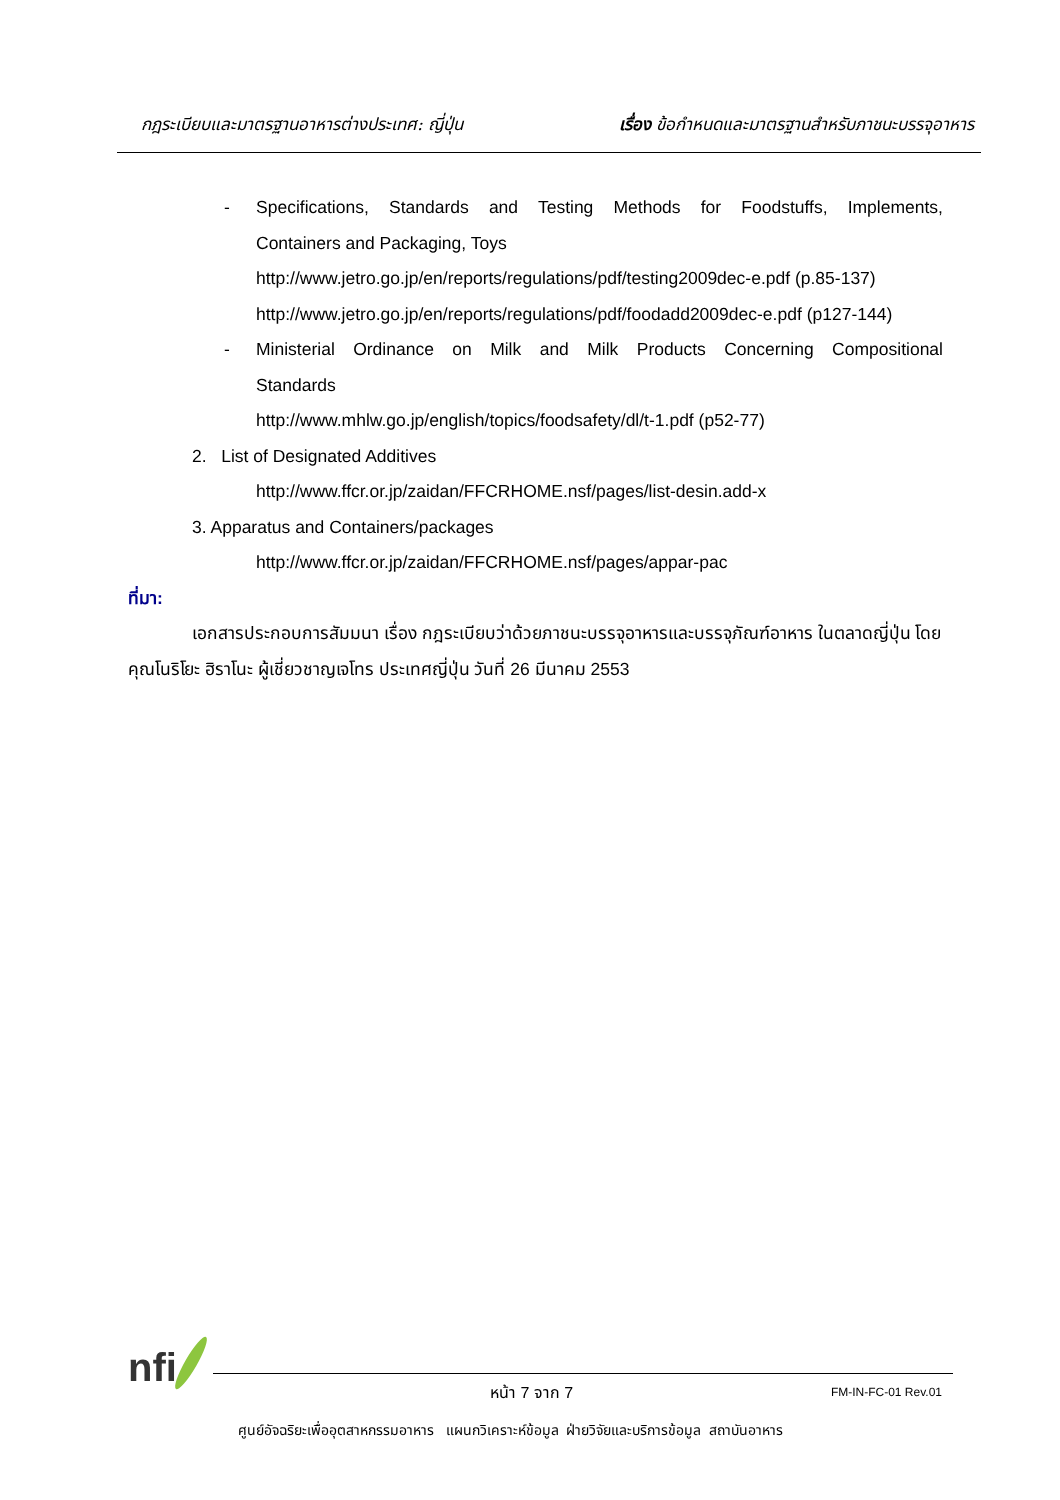กฎระเบียบและมาตรฐานอาหารต่างประเทศ: ญี่ปุ่น เรื่อง ข้อกำหนดและมาตรฐานสำหรับภาชนะบรรจุอาหาร
- Specifications, Standards and Testing Methods for Foodstuffs, Implements,
Containers and Packaging, Toys
http://www.jetro.go.jp/en/reports/regulations/pdf/testing2009dec-e.pdf (p.85-137)
http://www.jetro.go.jp/en/reports/regulations/pdf/foodadd2009dec-e.pdf (p127-144)
- Ministerial Ordinance on Milk and Milk Products Concerning Compositional
Standards
http://www.mhlw.go.jp/english/topics/foodsafety/dl/t-1.pdf (p52-77)
2. List of Designated Additives
http://www.ffcr.or.jp/zaidan/FFCRHOME.nsf/pages/list-desin.add-x
3. Apparatus and Containers/packages
http://www.ffcr.or.jp/zaidan/FFCRHOME.nsf/pages/appar-pac
ที่มา:
เอกสารประกอบการสัมมนา เรื่อง กฎระเบียบว่าด้วยภาชนะบรรจุอาหารและบรรจุภัณฑ์อาหาร ในตลาดญี่ปุ่น โดยคุณโนริโยะ ฮิราโนะ ผู้เชี่ยวชาญเจโทร ประเทศญี่ปุ่น วันที่ 26 มีนาคม 2553
nfi หน้า 7 จาก 7 FM-IN-FC-01 Rev.01
ศูนย์อัจฉริยะเพื่ออุตสาหกรรมอาหาร แผนกวิเคราะห์ข้อมูล ฝ่ายวิจัยและบริการข้อมูล สถาบันอาหาร